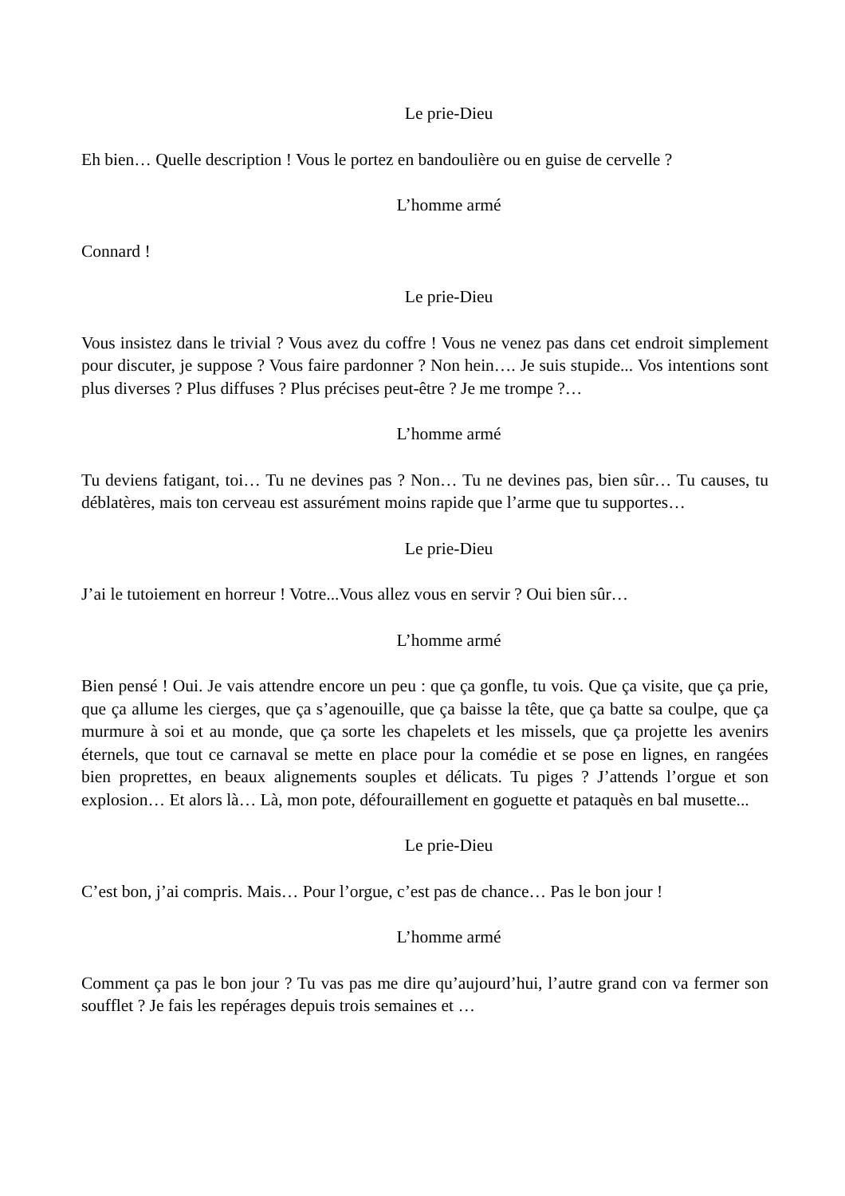Le prie-Dieu
Eh bien… Quelle description ! Vous le portez en bandoulière ou en guise de cervelle ?
L’homme armé
Connard !
Le prie-Dieu
Vous insistez dans le trivial ? Vous avez du coffre ! Vous ne venez pas dans cet endroit simplement pour discuter, je suppose ? Vous faire pardonner ? Non hein…. Je suis stupide... Vos intentions sont plus diverses ? Plus diffuses ? Plus précises peut-être ? Je me trompe ?…
L’homme armé
Tu deviens fatigant, toi… Tu ne devines pas ? Non… Tu ne devines pas, bien sûr… Tu causes, tu déblatères, mais ton cerveau est assurément moins rapide que l’arme que tu supportes…
Le prie-Dieu
J’ai le tutoiement en horreur ! Votre...Vous allez vous en servir ? Oui bien sûr…
L’homme armé
Bien pensé ! Oui. Je vais attendre encore un peu : que ça gonfle, tu vois. Que ça visite, que ça prie, que ça allume les cierges, que ça s’agenouille, que ça baisse la tête, que ça batte sa coulpe, que ça murmure à soi et au monde, que ça sorte les chapelets et les missels, que ça projette les avenirs éternels, que tout ce carnaval se mette en place pour la comédie et se pose en lignes, en rangées bien proprettes, en beaux alignements souples et délicats. Tu piges ? J’attends l’orgue et son explosion… Et alors là… Là, mon pote, défouraillement en goguette et pataquès en bal musette...
Le prie-Dieu
C’est bon, j’ai compris. Mais… Pour l’orgue, c’est pas de chance… Pas le bon jour !
L’homme armé
Comment ça pas le bon jour ? Tu vas pas me dire qu’aujourd’hui, l’autre grand con va fermer son soufflet ? Je fais les repérages depuis trois semaines et …